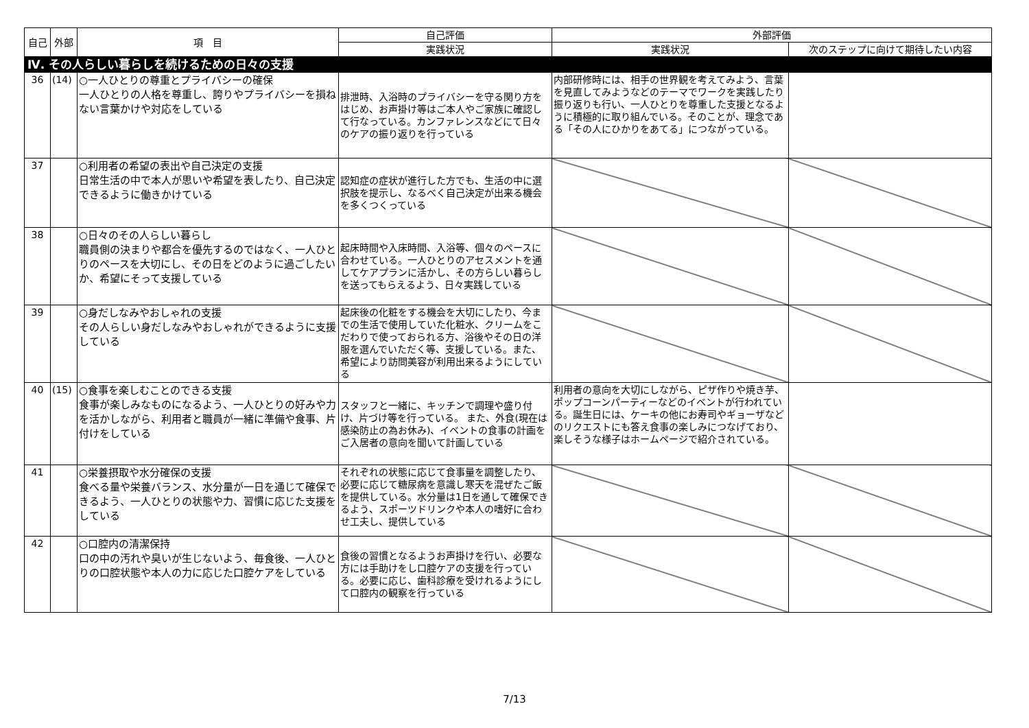| 自己 | 外部 | 項 目 | 自己評価 | 外部評価 | |
| --- | --- | --- | --- | --- | --- |
| | | | 実践状況 | 実践状況 | 次のステップに向けて期待したい内容 |
| Ⅳ. その人らしい暮らしを続けるための日々の支援 | | | | | |
| 36 | (14) | ○一人ひとりの尊重とプライバシーの確保 一人ひとりの人格を尊重し、誇りやプライバシーを損ねない言葉かけや対応をしている | 排泄時、入浴時のプライバシーを守る関り方をはじめ、お声掛け等はご本人やご家族に確認して行なっている。カンファレンスなどにて日々のケアの振り返りを行っている | 内部研修時には、相手の世界観を考えてみよう、言葉を見直してみようなどのテーマでワークを実践したり振り返りも行い、一人ひとりを尊重した支援となるように積極的に取り組んでいる。そのことが、理念である「その人にひかりをあてる」につながっている。 | |
| 37 | | ○利用者の希望の表出や自己決定の支援 日常生活の中で本人が思いや希望を表したり、自己決定できるように働きかけている | 認知症の症状が進行した方でも、生活の中に選択肢を提示し、なるべく自己決定が出来る機会を多くつくっている | | |
| 38 | | ○日々のその人らしい暮らし 職員側の決まりや都合を優先するのではなく、一人ひとりのペースを大切にし、その日をどのように過ごしたいか、希望にそって支援している | 起床時間や入床時間、入浴等、個々のペースに合わせている。一人ひとりのアセスメントを通してケアプランに活かし、その方らしい暮らしを送ってもらえるよう、日々実践している | | |
| 39 | | ○身だしなみやおしゃれの支援 その人らしい身だしなみやおしゃれができるように支援している | 起床後の化粧をする機会を大切にしたり、今までの生活で使用していた化粧水、クリームをこだわりで使っておられる方、浴後やその日の洋服を選んでいただく等、支援している。また、希望により訪問美容が利用出来るようにしている | | |
| 40 | (15) | ○食事を楽しむことのできる支援 食事が楽しみなものになるよう、一人ひとりの好みや力を活かしながら、利用者と職員が一緒に準備や食事、片付けをしている | スタッフと一緒に、キッチンで調理や盛り付け、片づけ等を行っている。 また、外食(現在は感染防止の為お休み)、イベントの食事の計画をご入居者の意向を聞いて計画している | 利用者の意向を大切にしながら、ピザ作りや焼き芋、ポップコーンパーティーなどのイベントが行われている。誕生日には、ケーキの他にお寿司やギョーザなどのリクエストにも答え食事の楽しみにつなげており、楽しそうな様子はホームページで紹介されている。 | |
| 41 | | ○栄養摂取や水分確保の支援 食べる量や栄養バランス、水分量が一日を通じて確保できるよう、一人ひとりの状態や力、習慣に応じた支援をしている | それぞれの状態に応じて食事量を調整したり、必要に応じて糖尿病を意識し寒天を混ぜたご飯を提供している。水分量は1日を通して確保できるよう、スポーツドリンクや本人の嗜好に合わせ工夫し、提供している | | |
| 42 | | ○口腔内の清潔保持 口の中の汚れや臭いが生じないよう、毎食後、一人ひとりの口腔状態や本人の力に応じた口腔ケアをしている | 食後の習慣となるようお声掛けを行い、必要な方には手助けをし口腔ケアの支援を行っている。必要に応じ、歯科診療を受けれるようにして口腔内の観察を行っている | | |
7/13